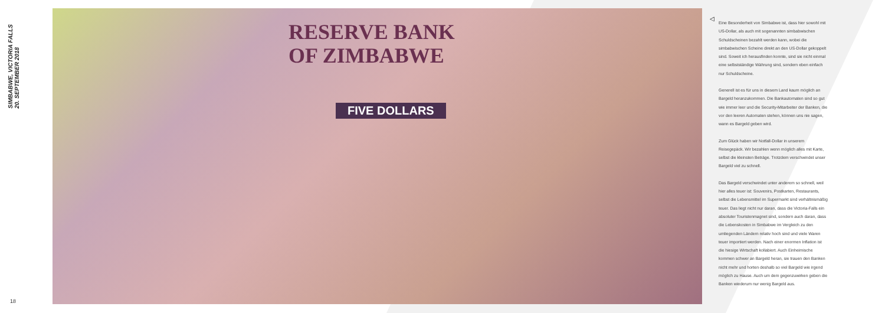SIMBABWE, VICTORIA FALLS
20. SEPTEMBER 2018
RESERVE BANK
OF ZIMBABWE
FIVE DOLLARS
◁
Eine Besonderheit von Simbabwe ist, dass hier sowohl mit US-Dollar, als auch mit sogenannten simbabwischen Schuldscheinen bezahlt werden kann, wobei die simbabwischen Scheine direkt an den US-Dollar gekoppelt sind. Soweit ich herausfinden konnte, sind sie nicht einmal eine selbstständige Währung sind, sondern eben einfach nur Schuldscheine.
Generell ist es für uns in diesem Land kaum möglich an Bargeld heranzukommen. Die Bankautomaten sind so gut wie immer leer und die Security-Mitarbeiter der Banken, die vor den leeren Automaten stehen, können uns nie sagen, wann es Bargeld geben wird.
Zum Glück haben wir Notfall-Dollar in unserem Reisegepäck. Wir bezahlen wenn möglich alles mit Karte, selbst die kleinsten Beträge. Trotzdem verschwindet unser Bargeld viel zu schnell.
Das Bargeld verschwindet unter anderem so schnell, weil hier alles teuer ist: Souvenirs, Postkarten, Restaurants, selbst die Lebensmittel im Supermarkt sind verhältnismäßig teuer. Das liegt nicht nur daran, dass die Victoria-Falls ein absoluter Touristenmagnet sind, sondern auch daran, dass die Lebenskosten in Simbabwe im Vergleich zu den umliegenden Ländern relativ hoch sind und viele Waren teuer importiert werden. Nach einer enormen Inflation ist die hiesige Wirtschaft kollabiert. Auch Einheimische kommen schwer an Bargeld heran, sie trauen den Banken nicht mehr und horten deshalb so viel Bargeld wie irgend möglich zu Hause. Auch um dem gegenzuwirken geben die Banken wiederum nur wenig Bargeld aus.
18